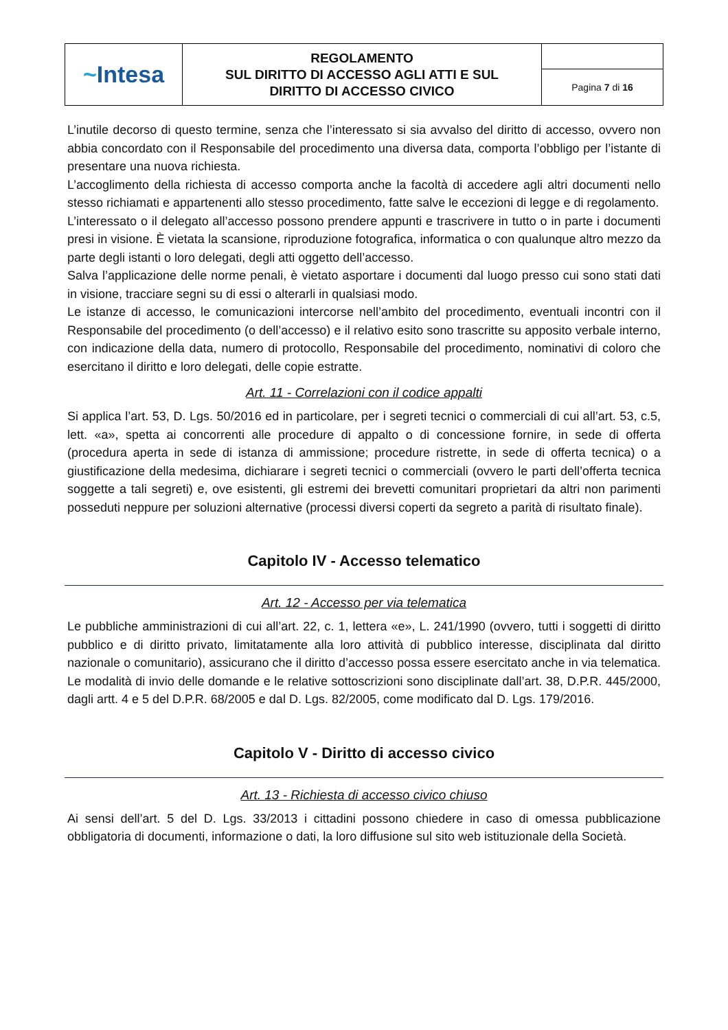| ~ Intesa | REGOLAMENTO SUL DIRITTO DI ACCESSO AGLI ATTI E SUL DIRITTO DI ACCESSO CIVICO | |
| | | Pagina 7 di 16 |
L’inutile decorso di questo termine, senza che l’interessato si sia avvalso del diritto di accesso, ovvero non abbia concordato con il Responsabile del procedimento una diversa data, comporta l’obbligo per l’istante di presentare una nuova richiesta.
L’accoglimento della richiesta di accesso comporta anche la facoltà di accedere agli altri documenti nello stesso richiamati e appartenenti allo stesso procedimento, fatte salve le eccezioni di legge e di regolamento.
L’interessato o il delegato all’accesso possono prendere appunti e trascrivere in tutto o in parte i documenti presi in visione. È vietata la scansione, riproduzione fotografica, informatica o con qualunque altro mezzo da parte degli istanti o loro delegati, degli atti oggetto dell’accesso.
Salva l’applicazione delle norme penali, è vietato asportare i documenti dal luogo presso cui sono stati dati in visione, tracciare segni su di essi o alterarli in qualsiasi modo.
Le istanze di accesso, le comunicazioni intercorse nell’ambito del procedimento, eventuali incontri con il Responsabile del procedimento (o dell’accesso) e il relativo esito sono trascritte su apposito verbale interno, con indicazione della data, numero di protocollo, Responsabile del procedimento, nominativi di coloro che esercitano il diritto e loro delegati, delle copie estratte.
Art. 11 - Correlazioni con il codice appalti
Si applica l’art. 53, D. Lgs. 50/2016 ed in particolare, per i segreti tecnici o commerciali di cui all’art. 53, c.5, lett. «a», spetta ai concorrenti alle procedure di appalto o di concessione fornire, in sede di offerta (procedura aperta in sede di istanza di ammissione; procedure ristrette, in sede di offerta tecnica) o a giustificazione della medesima, dichiarare i segreti tecnici o commerciali (ovvero le parti dell’offerta tecnica soggette a tali segreti) e, ove esistenti, gli estremi dei brevetti comunitari proprietari da altri non parimenti posseduti neppure per soluzioni alternative (processi diversi coperti da segreto a parità di risultato finale).
Capitolo IV - Accesso telematico
Art. 12 - Accesso per via telematica
Le pubbliche amministrazioni di cui all’art. 22, c. 1, lettera «e», L. 241/1990 (ovvero, tutti i soggetti di diritto pubblico e di diritto privato, limitatamente alla loro attività di pubblico interesse, disciplinata dal diritto nazionale o comunitario), assicurano che il diritto d’accesso possa essere esercitato anche in via telematica. Le modalità di invio delle domande e le relative sottoscrizioni sono disciplinate dall’art. 38, D.P.R. 445/2000, dagli artt. 4 e 5 del D.P.R. 68/2005 e dal D. Lgs. 82/2005, come modificato dal D. Lgs. 179/2016.
Capitolo V - Diritto di accesso civico
Art. 13 - Richiesta di accesso civico chiuso
Ai sensi dell’art. 5 del D. Lgs. 33/2013 i cittadini possono chiedere in caso di omessa pubblicazione obbligatoria di documenti, informazione o dati, la loro diffusione sul sito web istituzionale della Società.